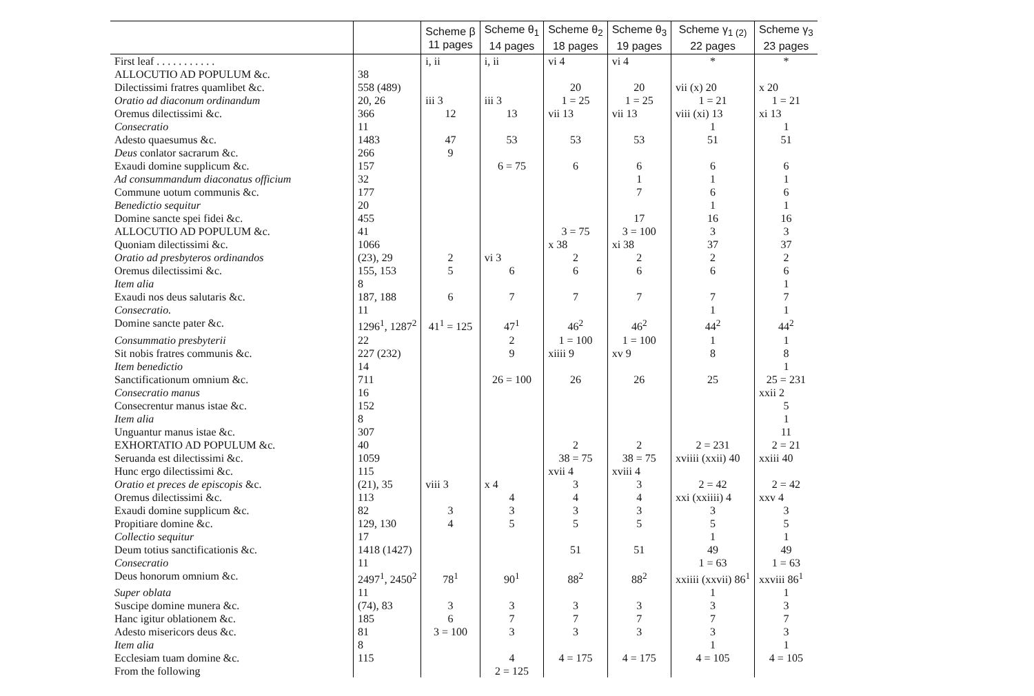| | | Scheme β 11 pages | Scheme θ<sub>1</sub> 14 pages | Scheme θ<sub>2</sub> 18 pages | Scheme θ<sub>3</sub> 19 pages | Scheme γ<sub>1 (2)</sub> 22 pages | Scheme γ<sub>3</sub> 23 pages |
| --- | --- | --- | --- | --- | --- | --- | --- |
| First leaf . . . . . . . . . . . | | i, ii | i, ii | vi 4 | vi 4 | * | * |
| ALLOCUTIO AD POPULUM &c. | 38 | | | | | | |
| Dilectissimi fratres quamlibet &c. | 558 (489) | | | 20 | 20 | vii (x) 20 | x 20 |
| Oratio ad diaconum ordinandum | 20, 26 | iii 3 | iii 3 | 1 = 25 | 1 = 25 | 1 = 21 | 1 = 21 |
| Oremus dilectissimi &c. | 366 | 12 | 13 | vii 13 | vii 13 | viii (xi) 13 | xi 13 |
| Consecratio | 11 | | | | | 1 | 1 |
| Adesto quaesumus &c. | 1483 | 47 | 53 | 53 | 53 | 51 | 51 |
| Deus conlator sacrarum &c. | 266 | 9 | | | | | |
| Exaudi domine supplicum &c. | 157 | | 6 = 75 | 6 | 6 | 6 | 6 |
| Ad consummandum diaconatus officium | 32 | | | | 1 | 1 | 1 |
| Commune uotum communis &c. | 177 | | | | 7 | 6 | 6 |
| Benedictio sequitur | 20 | | | | | 1 | 1 |
| Domine sancte spei fidei &c. | 455 | | | | 17 | 16 | 16 |
| ALLOCUTIO AD POPULUM &c. | 41 | | | 3 = 75 | 3 = 100 | 3 | 3 |
| Quoniam dilectissimi &c. | 1066 | | | x 38 | xi 38 | 37 | 37 |
| Oratio ad presbyteros ordinandos | (23), 29 | 2 | vi 3 | 2 | 2 | 2 | 2 |
| Oremus dilectissimi &c. | 155, 153 | 5 | 6 | 6 | 6 | 6 | 6 |
| Item alia | 8 | | | | | | 1 |
| Exaudi nos deus salutaris &c. | 187, 188 | 6 | 7 | 7 | 7 | 7 | 7 |
| Consecratio. | 11 | | | | | 1 | 1 |
| Domine sancte pater &c. | 1296<sup>1</sup>, 1287<sup>2</sup> | 41<sup>1</sup> = 125 | 47<sup>1</sup> | 46<sup>2</sup> | 46<sup>2</sup> | 44<sup>2</sup> | 44<sup>2</sup> |
| Consummatio presbyterii | 22 | | 2 | 1 = 100 | 1 = 100 | 1 | 1 |
| Sit nobis fratres communis &c. | 227 (232) | | 9 | xiiii 9 | xv 9 | 8 | 8 |
| Item benedictio | 14 | | | | | | 1 |
| Sanctificationum omnium &c. | 711 | | 26 = 100 | 26 | 26 | 25 | 25 = 231 |
| Consecratio manus | 16 | | | | | | xxii 2 |
| Consecrentur manus istae &c. | 152 | | | | | | 5 |
| Item alia | 8 | | | | | | 1 |
| Unguantur manus istae &c. | 307 | | | | | | 11 |
| EXHORTATIO AD POPULUM &c. | 40 | | | 2 | 2 | 2 = 231 | 2 = 21 |
| Seruanda est dilectissimi &c. | 1059 | | | 38 = 75 | 38 = 75 | xviiii (xxii) 40 | xxiii 40 |
| Hunc ergo dilectissimi &c. | 115 | | | xvii 4 | xviii 4 | | |
| Oratio et preces de episcopis &c. | (21), 35 | viii 3 | x 4 | 3 | 3 | 2 = 42 | 2 = 42 |
| Oremus dilectissimi &c. | 113 | | 4 | 4 | 4 | xxi (xxiiii) 4 | xxv 4 |
| Exaudi domine supplicum &c. | 82 | 3 | 3 | 3 | 3 | 3 | 3 |
| Propitiare domine &c. | 129, 130 | 4 | 5 | 5 | 5 | 5 | 5 |
| Collectio sequitur | 17 | | | | | 1 | 1 |
| Deum totius sanctificationis &c. | 1418 (1427) | | | 51 | 51 | 49 | 49 |
| Consecratio | 11 | | | | | 1 = 63 | 1 = 63 |
| Deus honorum omnium &c. | 2497<sup>1</sup>, 2450<sup>2</sup> | 78<sup>1</sup> | 90<sup>1</sup> | 88<sup>2</sup> | 88<sup>2</sup> | xxiiii (xxvii) 86<sup>1</sup> | xxviii 86<sup>1</sup> |
| Super oblata | 11 | | | | | 1 | 1 |
| Suscipe domine munera &c. | (74), 83 | 3 | 3 | 3 | 3 | 3 | 3 |
| Hanc igitur oblationem &c. | 185 | 6 | 7 | 7 | 7 | 7 | 7 |
| Adesto misericors deus &c. | 81 | 3 = 100 | 3 | 3 | 3 | 3 | 3 |
| Item alia | 8 | | | | | 1 | 1 |
| Ecclesiam tuam domine &c. | 115 | | 4 | 4 = 175 | 4 = 175 | 4 = 105 | 4 = 105 |
| From the following | | | 2 = 125 | | | | |